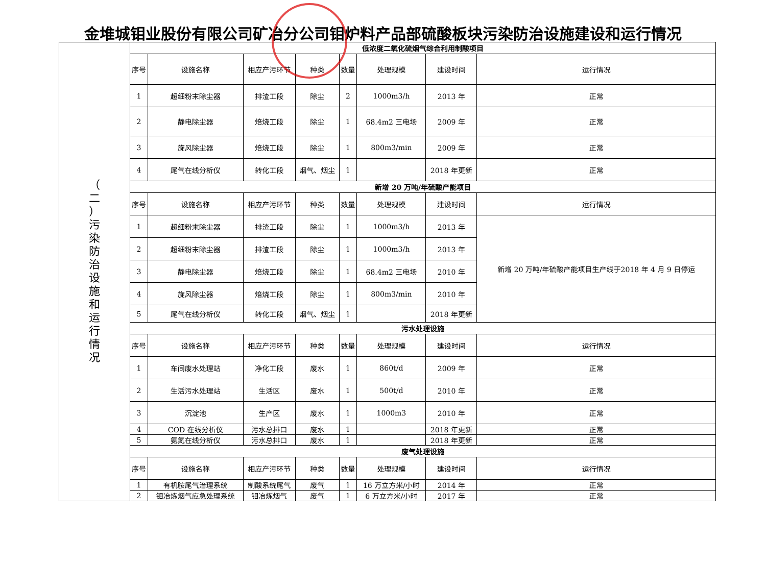金堆城钼业股份有限公司矿冶分公司钼炉料产品部硫酸板块污染防治设施建设和运行情况
| （ 二 ） 污 染 防 治 设 施 和 运 行 情 况 | 低浓度二氧化硫烟气综合利用制酸项目 | | | | | | | |
| | 序号 | 设施名称 | 相应产污环节 | 种类 | 数量 | 处理规模 | 建设时间 | 运行情况 |
| | 1 | 超细粉末除尘器 | 排渣工段 | 除尘 | 2 | 1000m3/h | 2013 年 | 正常 |
| | 2 | 静电除尘器 | 焙烧工段 | 除尘 | 1 | 68.4m2 三电场 | 2009 年 | 正常 |
| | 3 | 旋风除尘器 | 焙烧工段 | 除尘 | 1 | 800m3/min | 2009 年 | 正常 |
| | 4 | 尾气在线分析仪 | 转化工段 | 烟气、烟尘 | 1 | | 2018 年更新 | 正常 |
| | 新增 20 万吨/年硫酸产能项目 | | | | | | | |
| | 序号 | 设施名称 | 相应产污环节 | 种类 | 数量 | 处理规模 | 建设时间 | 运行情况 |
| | 1 | 超细粉末除尘器 | 排渣工段 | 除尘 | 1 | 1000m3/h | 2013 年 | 新增 20 万吨/年硫酸产能项目生产线于2018 年 4 月 9 日停运 |
| | 2 | 超细粉末除尘器 | 排渣工段 | 除尘 | 1 | 1000m3/h | 2013 年 | |
| | 3 | 静电除尘器 | 焙烧工段 | 除尘 | 1 | 68.4m2 三电场 | 2010 年 | |
| | 4 | 旋风除尘器 | 焙烧工段 | 除尘 | 1 | 800m3/min | 2010 年 | |
| | 5 | 尾气在线分析仪 | 转化工段 | 烟气、烟尘 | 1 | | 2018 年更新 | |
| | 污水处理设施 | | | | | | | |
| | 序号 | 设施名称 | 相应产污环节 | 种类 | 数量 | 处理规模 | 建设时间 | 运行情况 |
| | 1 | 车间废水处理站 | 净化工段 | 废水 | 1 | 860t/d | 2009 年 | 正常 |
| | 2 | 生活污水处理站 | 生活区 | 废水 | 1 | 500t/d | 2010 年 | 正常 |
| | 3 | 沉淀池 | 生产区 | 废水 | 1 | 1000m3 | 2010 年 | 正常 |
| | 4 | COD 在线分析仪 | 污水总排口 | 废水 | 1 | | 2018 年更新 | 正常 |
| | 5 | 氨氮在线分析仪 | 污水总排口 | 废水 | 1 | | 2018 年更新 | 正常 |
| | 废气处理设施 | | | | | | | |
| | 序号 | 设施名称 | 相应产污环节 | 种类 | 数量 | 处理规模 | 建设时间 | 运行情况 |
| | 1 | 有机胺尾气治理系统 | 制酸系统尾气 | 废气 | 1 | 16 万立方米/小时 | 2014 年 | 正常 |
| | 2 | 钼冶炼烟气应急处理系统 | 钼冶炼烟气 | 废气 | 1 | 6 万立方米/小时 | 2017 年 | 正常 |